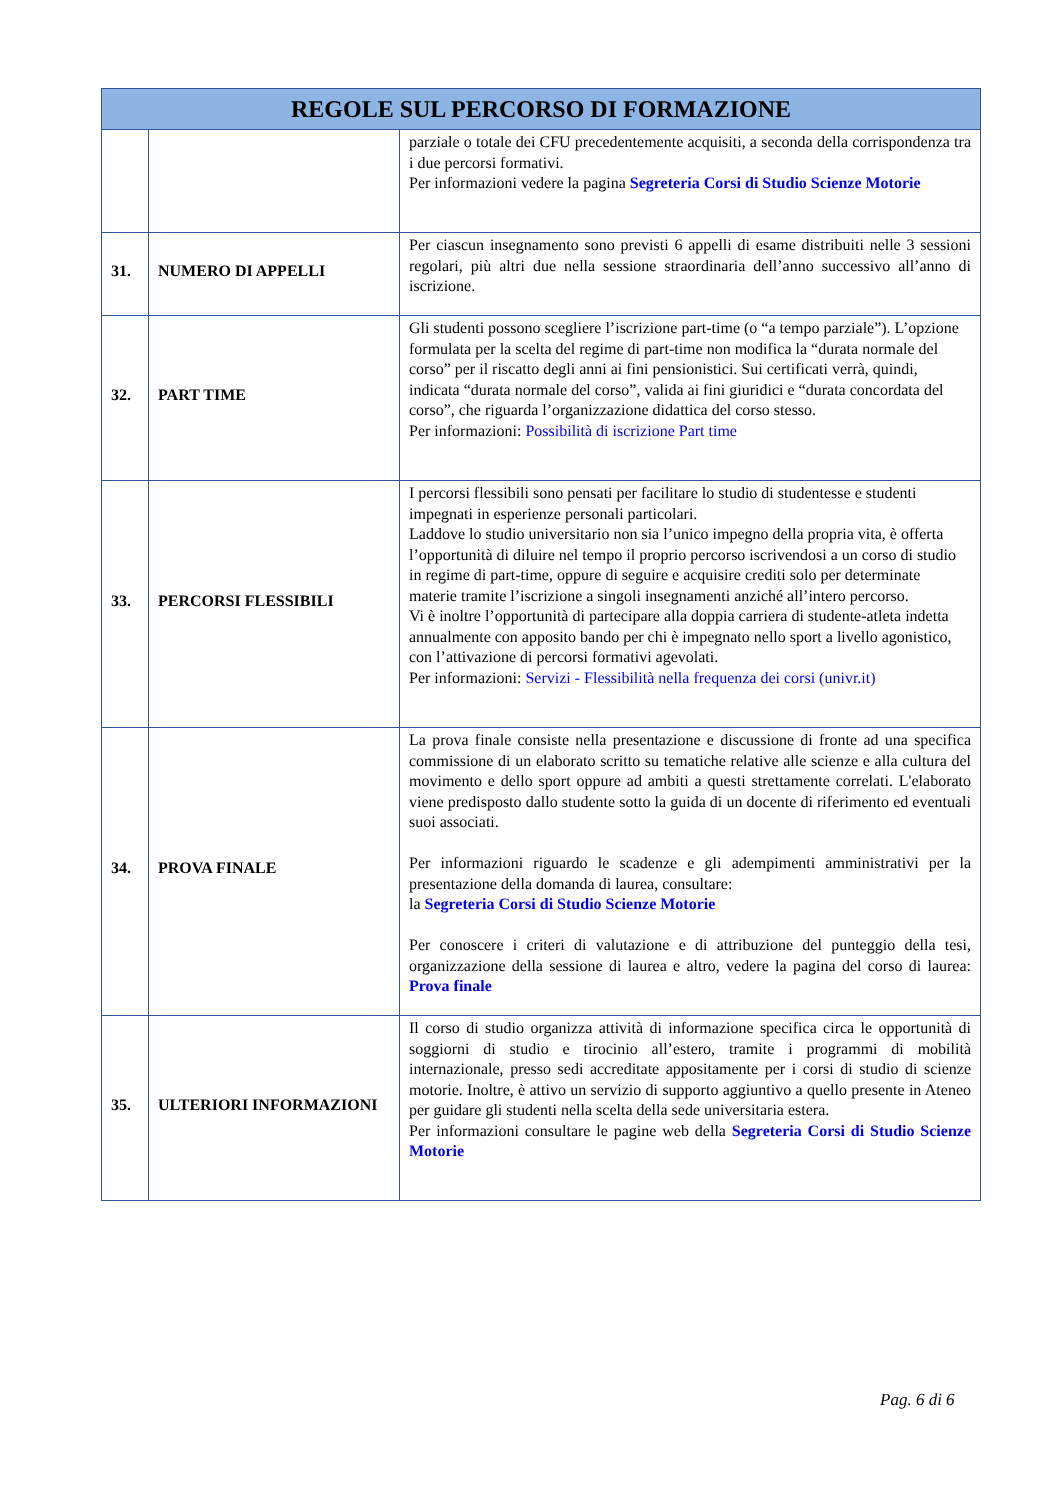| REGOLE SUL PERCORSO DI FORMAZIONE | | |
| --- | --- | --- |
| | | parziale o totale dei CFU precedentemente acquisiti, a seconda della corrispondenza tra i due percorsi formativi. Per informazioni vedere la pagina Segreteria Corsi di Studio Scienze Motorie |
| 31. | NUMERO DI APPELLI | Per ciascun insegnamento sono previsti 6 appelli di esame distribuiti nelle 3 sessioni regolari, più altri due nella sessione straordinaria dell’anno successivo all’anno di iscrizione. |
| 32. | PART TIME | Gli studenti possono scegliere l’iscrizione part-time (o “a tempo parziale”). L’opzione formulata per la scelta del regime di part-time non modifica la “durata normale del corso” per il riscatto degli anni ai fini pensionistici. Sui certificati verrà, quindi, indicata “durata normale del corso”, valida ai fini giuridici e “durata concordata del corso”, che riguarda l’organizzazione didattica del corso stesso. Per informazioni: Possibilità di iscrizione Part time |
| 33. | PERCORSI FLESSIBILI | I percorsi flessibili sono pensati per facilitare lo studio di studentesse e studenti impegnati in esperienze personali particolari. Laddove lo studio universitario non sia l’unico impegno della propria vita, è offerta l’opportunità di diluire nel tempo il proprio percorso iscrivendosi a un corso di studio in regime di part-time, oppure di seguire e acquisire crediti solo per determinate materie tramite l’iscrizione a singoli insegnamenti anziché all’intero percorso. Vi è inoltre l’opportunità di partecipare alla doppia carriera di studente-atleta indetta annualmente con apposito bando per chi è impegnato nello sport a livello agonistico, con l’attivazione di percorsi formativi agevolati. Per informazioni: Servizi - Flessibilità nella frequenza dei corsi (univr.it) |
| 34. | PROVA FINALE | La prova finale consiste nella presentazione e discussione di fronte ad una specifica commissione di un elaborato scritto su tematiche relative alle scienze e alla cultura del movimento e dello sport oppure ad ambiti a questi strettamente correlati. L'elaborato viene predisposto dallo studente sotto la guida di un docente di riferimento ed eventuali suoi associati. Per informazioni riguardo le scadenze e gli adempimenti amministrativi per la presentazione della domanda di laurea, consultare: la Segreteria Corsi di Studio Scienze Motorie Per conoscere i criteri di valutazione e di attribuzione del punteggio della tesi, organizzazione della sessione di laurea e altro, vedere la pagina del corso di laurea: Prova finale |
| 35. | ULTERIORI INFORMAZIONI | Il corso di studio organizza attività di informazione specifica circa le opportunità di soggiorni di studio e tirocinio all’estero, tramite i programmi di mobilità internazionale, presso sedi accreditate appositamente per i corsi di studio di scienze motorie. Inoltre, è attivo un servizio di supporto aggiuntivo a quello presente in Ateneo per guidare gli studenti nella scelta della sede universitaria estera. Per informazioni consultare le pagine web della Segreteria Corsi di Studio Scienze Motorie |
Pag. 6 di 6